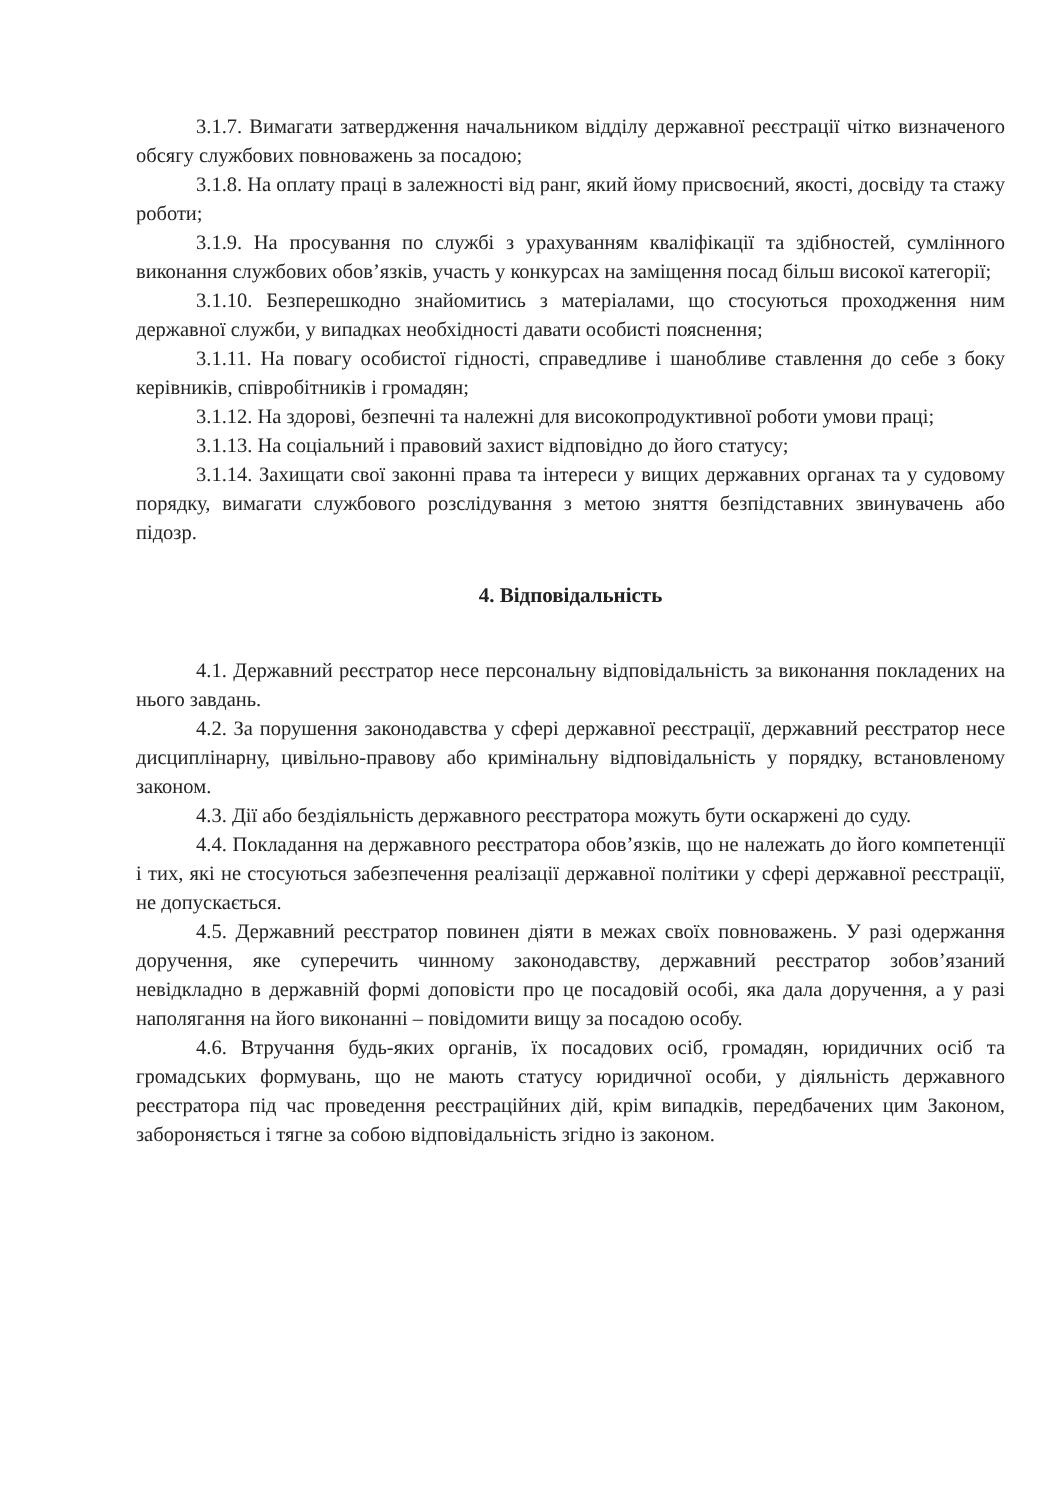3.1.7. Вимагати затвердження начальником відділу державної реєстрації чітко визначеного обсягу службових повноважень за посадою;
3.1.8. На оплату праці в залежності від ранг, який йому присвоєний, якості, досвіду та стажу роботи;
3.1.9. На просування по службі з урахуванням кваліфікації та здібностей, сумлінного виконання службових обов’язків, участь у конкурсах на заміщення посад більш високої категорії;
3.1.10. Безперешкодно знайомитись з матеріалами, що стосуються проходження ним державної служби, у випадках необхідності давати особисті пояснення;
3.1.11. На повагу особистої гідності, справедливе і шанобливе ставлення до себе з боку керівників, співробітників і громадян;
3.1.12. На здорові, безпечні та належні для високопродуктивної роботи умови праці;
3.1.13. На соціальний і правовий захист відповідно до його статусу;
3.1.14. Захищати свої законні права та інтереси у вищих державних органах та у судовому порядку, вимагати службового розслідування з метою зняття безпідставних звинувачень або підозр.
4. Відповідальність
4.1. Державний реєстратор несе персональну відповідальність за виконання покладених на нього завдань.
4.2. За порушення законодавства у сфері державної реєстрації, державний реєстратор несе дисциплінарну, цивільно-правову або кримінальну відповідальність у порядку, встановленому законом.
4.3. Дії або бездіяльність державного реєстратора можуть бути оскаржені до суду.
4.4. Покладання на державного реєстратора обов’язків, що не належать до його компетенції і тих, які не стосуються забезпечення реалізації державної політики у сфері державної реєстрації, не допускається.
4.5. Державний реєстратор повинен діяти в межах своїх повноважень. У разі одержання доручення, яке суперечить чинному законодавству, державний реєстратор зобов’язаний невідкладно в державній формі доповісти про це посадовій особі, яка дала доручення, а у разі наполягання на його виконанні – повідомити вищу за посадою особу.
4.6. Втручання будь-яких органів, їх посадових осіб, громадян, юридичних осіб та громадських формувань, що не мають статусу юридичної особи, у діяльність державного реєстратора під час проведення реєстраційних дій, крім випадків, передбачених цим Законом, забороняється і тягне за собою відповідальність згідно із законом.